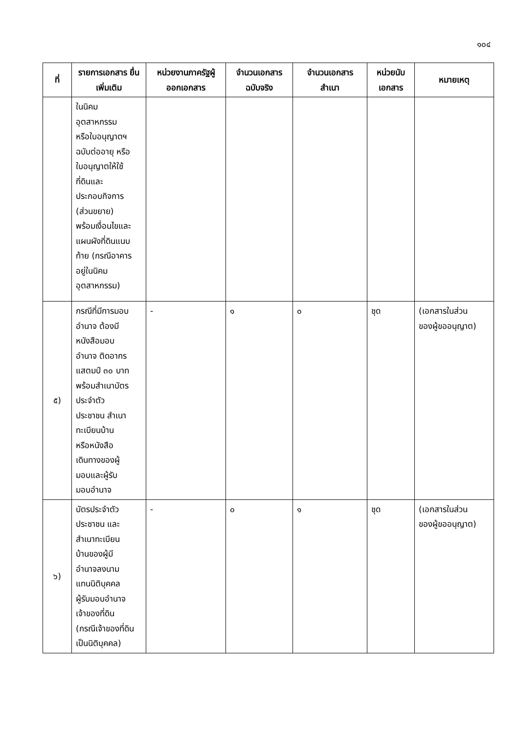๑๐๔
| ที่ | รายการเอกสาร ยื่นเพิ่มเติม | หน่วยงานภาครัฐผู้ออกเอกสาร | จำนวนเอกสาร ฉบับจริง | จำนวนเอกสาร สำเนา | หน่วยนับ เอกสาร | หมายเหตุ |
| --- | --- | --- | --- | --- | --- | --- |
| | ในนิคม อุตสาหกรรม หรือใบอนุญาตฯ ฉบับต่ออายุ หรือ ใบอนุญาตให้ใช้ ที่ดินและ ประกอบกิจการ (ส่วนขยาย) พร้อมเงื่อนไขและ แผนผังที่ดินแนบ ท้าย (กรณีอาคาร อยู่ในนิคม อุตสาหกรรม) | | | | | |
| ๕) | กรณีที่มีการมอบ อำนาจ ต้องมี หนังสือมอบ อำนาจ ติดอากร แสตมป์ ๓๐ บาท พร้อมสำเนาบัตร ประจำตัว ประชาชน สำเนา ทะเบียนบ้าน หรือหนังสือ เดินทางของผู้ มอบและผู้รับ มอบอำนาจ | - | ๑ | ๐ | ชุด | (เอกสารในส่วน ของผู้ขออนุญาต) |
| ๖) | บัตรประจำตัว ประชาชน และ สำเนาทะเบียน บ้านของผู้มี อำนาจลงนาม แทนนิติบุคคล ผู้รับมอบอำนาจ เจ้าของที่ดิน (กรณีเจ้าของที่ดิน เป็นนิติบุคคล) | - | ๐ | ๑ | ชุด | (เอกสารในส่วน ของผู้ขออนุญาต) |